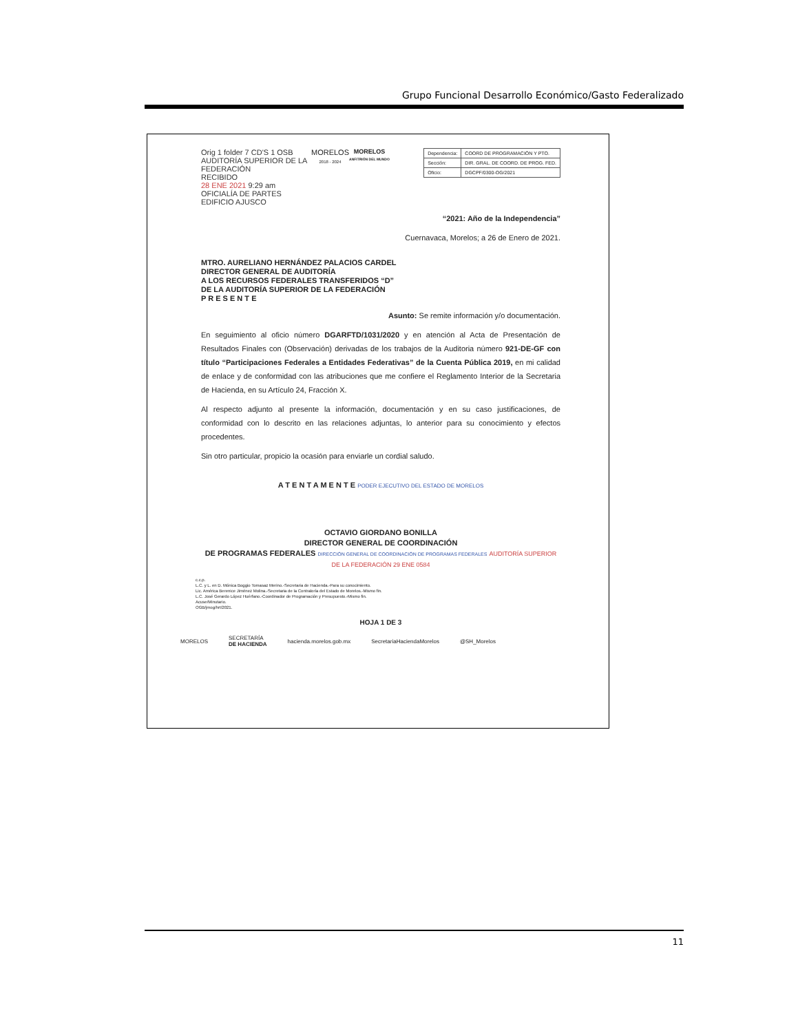Grupo Funcional Desarrollo Económico/Gasto Federalizado
Orig 1 folder 7 CD'S 1 OSB
AUDITORÍA SUPERIOR DE LA FEDERACIÓN
RECIBIDO
28 ENE 2021 9:29 am
OFICIALÍA DE PARTES
EDIFICIO AJUSCO
MORELOS
2018 - 2024
MORELOS
ANFITRIÓN DEL MUNDO
| Dependencia: | COORD DE PROGRAMACIÓN Y PTO. |
| Sección: | DIR. GRAL. DE COORD. DE PROG. FED. |
| Oficio: | DGCPF/0300-OG/2021 |
“2021: Año de la Independencia”
Cuernavaca, Morelos; a 26 de Enero de 2021.
MTRO. AURELIANO HERNÁNDEZ PALACIOS CARDEL
DIRECTOR GENERAL DE AUDITORÍA
A LOS RECURSOS FEDERALES TRANSFERIDOS “D”
DE LA AUDITORÍA SUPERIOR DE LA FEDERACIÓN
P R E S E N T E
Asunto: Se remite información y/o documentación.
En seguimiento al oficio número DGARFTD/1031/2020 y en atención al Acta de Presentación de Resultados Finales con (Observación) derivadas de los trabajos de la Auditoria número 921-DE-GF con título “Participaciones Federales a Entidades Federativas” de la Cuenta Pública 2019, en mi calidad de enlace y de conformidad con las atribuciones que me confiere el Reglamento Interior de la Secretaria de Hacienda, en su Artículo 24, Fracción X.
Al respecto adjunto al presente la información, documentación y en su caso justificaciones, de conformidad con lo descrito en las relaciones adjuntas, lo anterior para su conocimiento y efectos procedentes.
Sin otro particular, propicio la ocasión para enviarle un cordial saludo.
A T E N T A M E N T E PODER EJECUTIVO DEL ESTADO DE MORELOS
OCTAVIO GIORDANO BONILLA
DIRECTOR GENERAL DE COORDINACIÓN
DE PROGRAMAS FEDERALES DIRECCIÓN GENERAL DE COORDINACIÓN DE PROGRAMAS FEDERALES AUDITORÍA SUPERIOR DE LA FEDERACIÓN 29 ENE 0584
c.c.p.
L.C. y L. en D. Mónica Boggio Tomasaz Merino.-Secretaria de Hacienda.-Para su conocimiento.
Lic. América Berenice Jiménez Molina.-Secretaria de la Contraloría del Estado de Morelos.-Mismo fin.
L.C. José Gerardo López Huérfano.-Coordinador de Programación y Presupuesto.-Mismo fin.
Acuse/Minutario.
OGB/jmog/hrt/2021.
HOJA 1 DE 3
MORELOS SECRETARÍA
DE HACIENDA hacienda.morelos.gob.mx SecretariaHaciendaMorelos @SH_Morelos
11